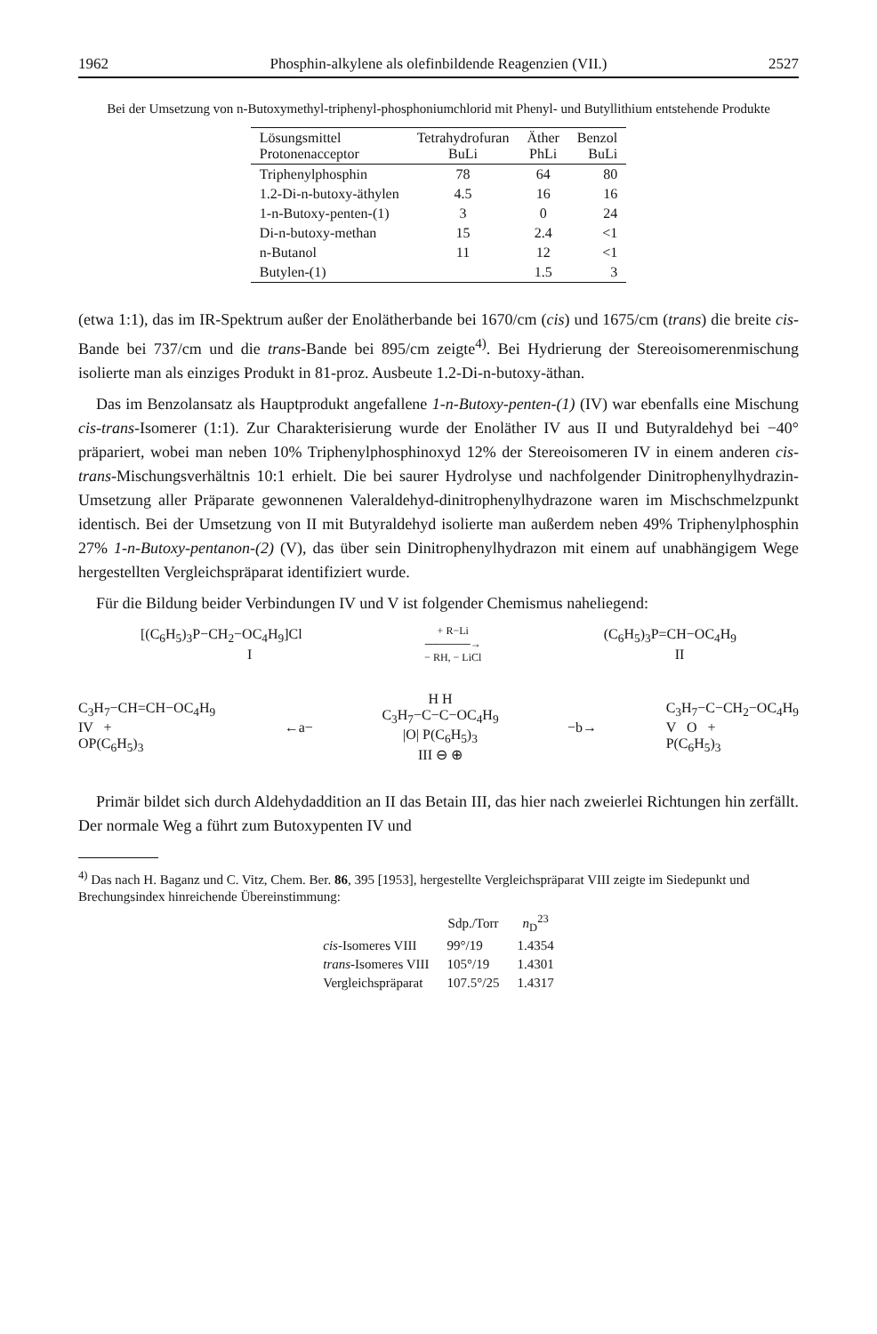1962 Phosphin-alkylene als olefinbildende Reagenzien (VII.) 2527
Bei der Umsetzung von n-Butoxymethyl-triphenyl-phosphoniumchlorid mit Phenyl- und Butyllithium entstehende Produkte
| Lösungsmittel Protonenacceptor | Tetrahydrofuran BuLi | Äther PhLi | Benzol BuLi |
| --- | --- | --- | --- |
| Triphenylphosphin | 78 | 64 | 80 |
| 1.2-Di-n-butoxy-äthylen | 4.5 | 16 | 16 |
| 1-n-Butoxy-penten-(1) | 3 | 0 | 24 |
| Di-n-butoxy-methan | 15 | 2.4 | <1 |
| n-Butanol | 11 | 12 | <1 |
| Butylen-(1) | | 1.5 | 3 |
(etwa 1:1), das im IR-Spektrum außer der Enolätherbande bei 1670/cm (cis) und 1675/cm (trans) die breite cis-Bande bei 737/cm und die trans-Bande bei 895/cm zeigte<sup>4)</sup>. Bei Hydrierung der Stereoisomerenmischung isolierte man als einziges Produkt in 81-proz. Ausbeute 1.2-Di-n-butoxy-äthan.
Das im Benzolansatz als Hauptprodukt angefallene 1-n-Butoxy-penten-(1) (IV) war ebenfalls eine Mischung cis-trans-Isomerer (1:1). Zur Charakterisierung wurde der Enoläther IV aus II und Butyraldehyd bei −40° präpariert, wobei man neben 10% Triphenylphosphinoxyd 12% der Stereoisomeren IV in einem anderen cis-trans-Mischungsverhältnis 10:1 erhielt. Die bei saurer Hydrolyse und nachfolgender Dinitrophenylhydrazin-Umsetzung aller Präparate gewonnenen Valeraldehyd-dinitrophenylhydrazone waren im Mischschmelzpunkt identisch. Bei der Umsetzung von II mit Butyraldehyd isolierte man außerdem neben 49% Triphenylphosphin 27% 1-n-Butoxy-pentanon-(2) (V), das über sein Dinitrophenylhydrazon mit einem auf unabhängigem Wege hergestellten Vergleichspräparat identifiziert wurde.
Für die Bildung beider Verbindungen IV und V ist folgender Chemismus naheliegend:
[(C<sub>6</sub>H<sub>5</sub>)<sub>3</sub>P−CH<sub>2</sub>−OC<sub>4</sub>H<sub>9</sub>]Cl
I + R−Li
──────→
− RH, − LiCl (C<sub>6</sub>H<sub>5</sub>)<sub>3</sub>P=CH−OC<sub>4</sub>H<sub>9</sub>
II
C<sub>3</sub>H<sub>7</sub>−CH=CH−OC<sub>4</sub>H<sub>9</sub>
IV +
OP(C<sub>6</sub>H<sub>5</sub>)<sub>3</sub> ←a− H H
C<sub>3</sub>H<sub>7</sub>−C−C−OC<sub>4</sub>H<sub>9</sub>
|O| P(C<sub>6</sub>H<sub>5</sub>)<sub>3</sub>
III ⊖ ⊕ −b→ C<sub>3</sub>H<sub>7</sub>−C−CH<sub>2</sub>−OC<sub>4</sub>H<sub>9</sub>
V O +
P(C<sub>6</sub>H<sub>5</sub>)<sub>3</sub>
Primär bildet sich durch Aldehydaddition an II das Betain III, das hier nach zweierlei Richtungen hin zerfällt. Der normale Weg a führt zum Butoxypenten IV und
<sup>4)</sup> Das nach H. Baganz und C. Vitz, Chem. Ber. 86, 395 [1953], hergestellte Vergleichspräparat VIII zeigte im Siedepunkt und Brechungsindex hinreichende Übereinstimmung:
| | Sdp./Torr | n<sub>D</sub><sup>23</sup> |
| --- | --- | --- |
| cis -Isomeres VIII | 99°/19 | 1.4354 |
| trans -Isomeres VIII | 105°/19 | 1.4301 |
| Vergleichspräparat | 107.5°/25 | 1.4317 |